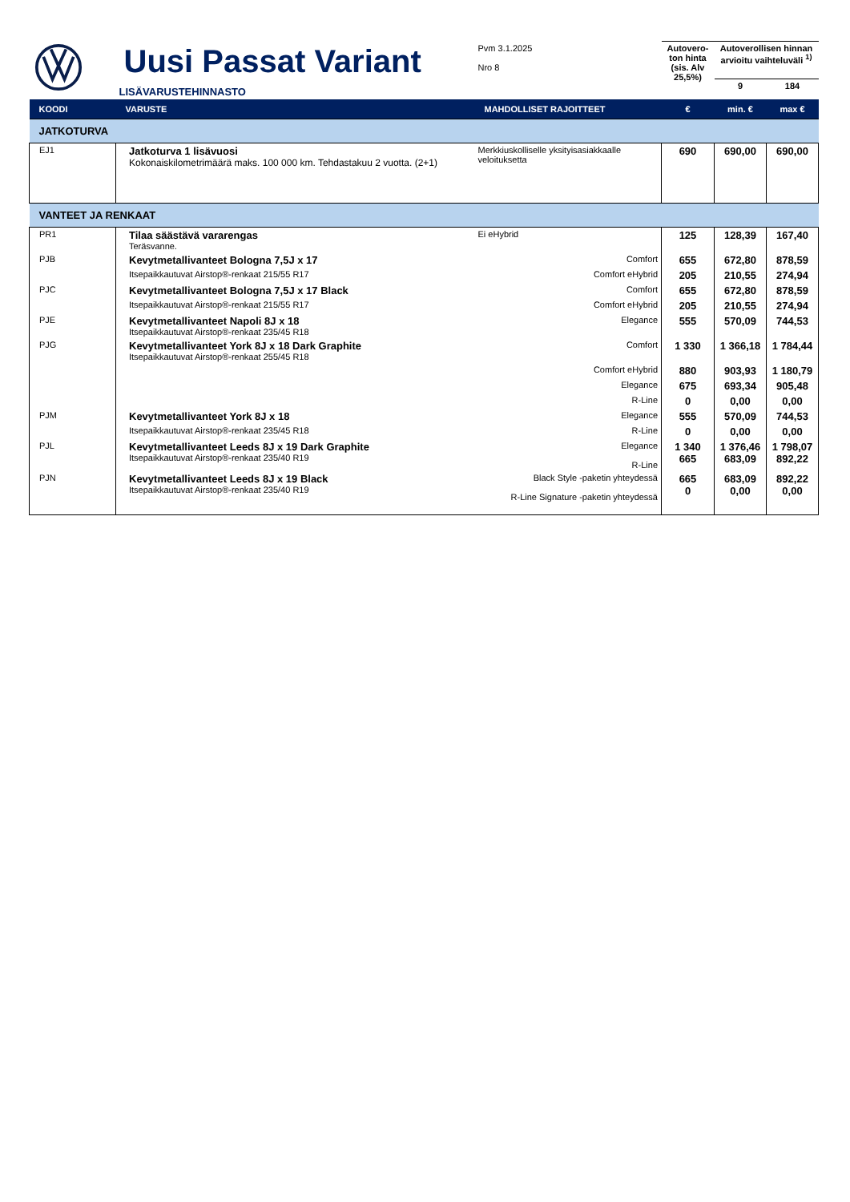| | Uusi Passat Variant LISÄVARUSTEHINNASTO | Pvm 3.1.2025 Nro 8 | Autovero-ton hinta (sis. Alv 25,5%) | Autoverollisen hinnan arvioitu vaihteluväli <sup>1)</sup> | |
| | | | | 9 | 184 |
| KOODI | VARUSTE | MAHDOLLISET RAJOITTEET | € | min. € | max € |
| JATKOTURVA | | | | | |
| EJ1 | Jatkoturva 1 lisävuosi Kokonaiskilometrimäärä maks. 100 000 km. Tehdastakuu 2 vuotta. (2+1) | Merkkiuskolliselle yksityisasiakkaalle veloituksetta | 690 | 690,00 | 690,00 |
| VANTEET JA RENKAAT | | | | | |
| PR1 | Tilaa säästävä vararengas Teräsvanne. | Ei eHybrid | 125 | 128,39 | 167,40 |
| PJB | Kevytmetallivanteet Bologna 7,5J x 17 | Comfort | 655 | 672,80 | 878,59 |
| | Itsepaikkautuvat Airstop®-renkaat 215/55 R17 | Comfort eHybrid | 205 | 210,55 | 274,94 |
| PJC | Kevytmetallivanteet Bologna 7,5J x 17 Black | Comfort | 655 | 672,80 | 878,59 |
| | Itsepaikkautuvat Airstop®-renkaat 215/55 R17 | Comfort eHybrid | 205 | 210,55 | 274,94 |
| PJE | Kevytmetallivanteet Napoli 8J x 18 Itsepaikkautuvat Airstop®-renkaat 235/45 R18 | Elegance | 555 | 570,09 | 744,53 |
| PJG | Kevytmetallivanteet York 8J x 18 Dark Graphite Itsepaikkautuvat Airstop®-renkaat 255/45 R18 | Comfort | 1 330 | 1 366,18 | 1 784,44 |
| | | Comfort eHybrid | 880 | 903,93 | 1 180,79 |
| | | Elegance | 675 | 693,34 | 905,48 |
| | | R-Line | 0 | 0,00 | 0,00 |
| PJM | Kevytmetallivanteet York 8J x 18 | Elegance | 555 | 570,09 | 744,53 |
| | Itsepaikkautuvat Airstop®-renkaat 235/45 R18 | R-Line | 0 | 0,00 | 0,00 |
| PJL | Kevytmetallivanteet Leeds 8J x 19 Dark Graphite Itsepaikkautuvat Airstop®-renkaat 235/40 R19 | Elegance R-Line | 1 340 665 | 1 376,46 683,09 | 1 798,07 892,22 |
| PJN | Kevytmetallivanteet Leeds 8J x 19 Black Itsepaikkautuvat Airstop®-renkaat 235/40 R19 | Black Style -paketin yhteydessä R-Line Signature -paketin yhteydessä | 665 0 | 683,09 0,00 | 892,22 0,00 |